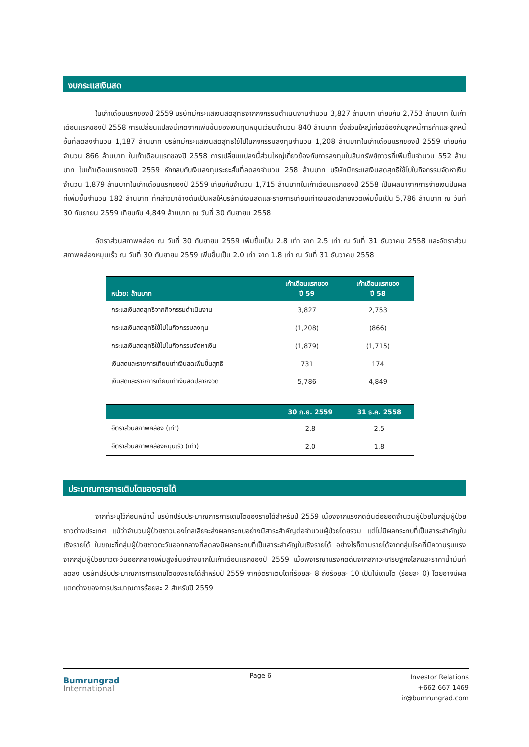งบกระแสเงินสด
ในเก้าเดือนแรกของปี 2559 บริษัทมีกระแสเงินสดสุทธิจากกิจกรรมดำเนินงานจำนวน 3,827 ล้านบาท เทียบกับ 2,753 ล้านบาท ในเก้าเดือนแรกของปี 2558 การเปลี่ยนแปลงนี้เกิดจากเพิ่มขึ้นของเงินทุนหมุนเวียนจำนวน 840 ล้านบาท ซึ่งส่วนใหญ่เกี่ยวข้องกับลูกหนี้การค้าและลูกหนี้อื่นที่ลดลงจำนวน 1,187 ล้านบาท บริษัทมีกระแสเงินสดสุทธิใช้ไปในกิจกรรมลงทุนจำนวน 1,208 ล้านบาทในเก้าเดือนแรกของปี 2559 เทียบกับจำนวน 866 ล้านบาท ในเก้าเดือนแรกของปี 2558 การเปลี่ยนแปลงนี้ส่วนใหญ่เกี่ยวข้องกับการลงทุนในสินทรัพย์ถาวรที่เพิ่มขึ้นจำนวน 552 ล้านบาท ในเก้าเดือนแรกของปี 2559 หักกลบกับเงินลงทุนระยะสั้นที่ลดลงจำนวน 258 ล้านบาท บริษัทมีกระแสเงินสดสุทธิใช้ไปในกิจกรรมจัดหาเงินจำนวน 1,879 ล้านบาทในเก้าเดือนแรกของปี 2559 เทียบกับจำนวน 1,715 ล้านบาทในเก้าเดือนแรกของปี 2558 เป็นผลมาจากการจ่ายเงินปันผลที่เพิ่มขึ้นจำนวน 182 ล้านบาท ที่กล่าวมาข้างต้นเป็นผลให้บริษัทมีเงินสดและรายการเทียบเท่าเงินสดปลายงวดเพิ่มขึ้นเป็น 5,786 ล้านบาท ณ วันที่ 30 กันยายน 2559 เทียบกับ 4,849 ล้านบาท ณ วันที่ 30 กันยายน 2558
อัตราส่วนสภาพคล่อง ณ วันที่ 30 กันยายน 2559 เพิ่มขึ้นเป็น 2.8 เท่า จาก 2.5 เท่า ณ วันที่ 31 ธันวาคม 2558 และอัตราส่วนสภาพคล่องหมุนเร็ว ณ วันที่ 30 กันยายน 2559 เพิ่มขึ้นเป็น 2.0 เท่า จาก 1.8 เท่า ณ วันที่ 31 ธันวาคม 2558
| หน่วย: ล้านบาท | เก้าเดือนแรกของ ปี 59 | เก้าเดือนแรกของ ปี 58 |
| --- | --- | --- |
| กระแสเงินสดสุทธิจากกิจกรรมดำเนินงาน | 3,827 | 2,753 |
| กระแสเงินสดสุทธิใช้ไปในกิจกรรมลงทุน | (1,208) | (866) |
| กระแสเงินสดสุทธิใช้ไปในกิจกรรมจัดหาเงิน | (1,879) | (1,715) |
| เงินสดและรายการเทียบเท่าเงินสดเพิ่มขึ้นสุทธิ | 731 | 174 |
| เงินสดและรายการเทียบเท่าเงินสดปลายงวด | 5,786 | 4,849 |
| | 30 ก.ย. 2559 | 31 ธ.ค. 2558 |
| --- | --- | --- |
| อัตราส่วนสภาพคล่อง (เท่า) | 2.8 | 2.5 |
| อัตราส่วนสภาพคล่องหมุนเร็ว (เท่า) | 2.0 | 1.8 |
ประมาณการการเติบโตของรายได้
จากที่ระบุไว้ก่อนหน้านี้ บริษัทปรับประมาณการการเติบโตของรายได้สำหรับปี 2559 เนื่องจากแรงกดดันต่อยอดจำนวนผู้ป่วยในกลุ่มผู้ป่วยชาวต่างประเทศ แม้ว่าจำนวนผู้ป่วยชาวมองโกลเลียจะส่งผลกระทบอย่างมีสาระสำคัญต่อจำนวนผู้ป่วยโดยรวม แต่ไม่มีผลกระทบที่เป็นสาระสำคัญในเชิงรายได้ ในขณะที่กลุ่มผู้ป่วยชาวตะวันออกกลางที่ลดลงมีผลกระทบที่เป็นสาระสำคัญในเชิงรายได้ อย่างไรก็ตามรายได้จากกลุ่มโรคที่มีความรุนแรงจากกลุ่มผู้ป่วยชาวตะวันออกกลางเพิ่มสูงขึ้นอย่างมากในเก้าเดือนแรกของปี 2559 เมื่อพิจารณาแรงกดดันจากสภาวะเศรษฐกิจโลกและราคาน้ำมันที่ลดลง บริษัทปรับประมาณการการเติบโตของรายได้สำหรับปี 2559 จากอัตราเติบโตที่ร้อยละ 8 ถึงร้อยละ 10 เป็นไม่เติบโต (ร้อยละ 0) โดยอาจมีผลแตกต่างของการประมาณการร้อยละ 2 สำหรับปี 2559
Bumrungrad
International
Page 6
Investor Relations
+662 667 1469
ir@bumrungrad.com